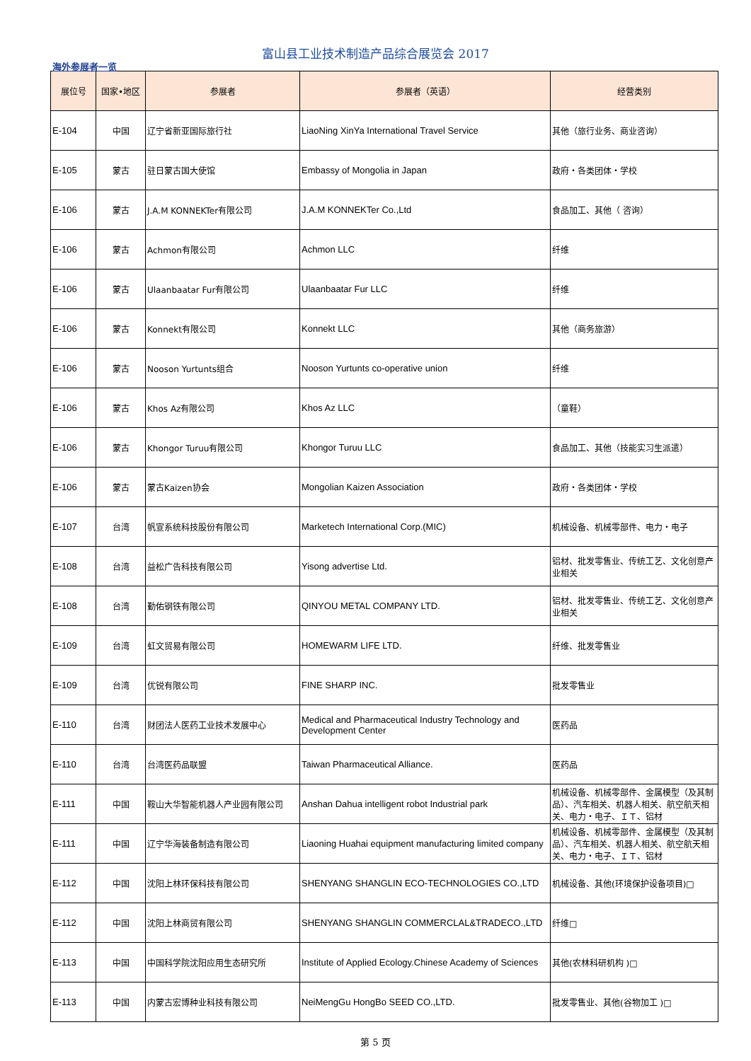富山县工业技术制造产品综合展览会 2017
海外参展者一览
| 展位号 | 国家•地区 | 参展者 | 参展者（英语） | 经营类别 |
| --- | --- | --- | --- | --- |
| E-104 | 中国 | 辽宁省新亚国际旅行社 | LiaoNing XinYa International Travel Service | 其他（旅行业务、商业咨询） |
| E-105 | 蒙古 | 驻日蒙古国大使馆 | Embassy of Mongolia in Japan | 政府・各类团体・学校 |
| E-106 | 蒙古 | J.A.M KONNEKTer有限公司 | J.A.M KONNEKTer Co.,Ltd | 食品加工、其他（ 咨询） |
| E-106 | 蒙古 | Achmon有限公司 | Achmon LLC | 纤维 |
| E-106 | 蒙古 | Ulaanbaatar Fur有限公司 | Ulaanbaatar Fur LLC | 纤维 |
| E-106 | 蒙古 | Konnekt有限公司 | Konnekt LLC | 其他（商务旅游） |
| E-106 | 蒙古 | Nooson Yurtunts组合 | Nooson Yurtunts co-operative union | 纤维 |
| E-106 | 蒙古 | Khos Az有限公司 | Khos Az LLC | （童鞋） |
| E-106 | 蒙古 | Khongor Turuu有限公司 | Khongor Turuu LLC | 食品加工、其他（技能实习生派遣） |
| E-106 | 蒙古 | 蒙古Kaizen协会 | Mongolian Kaizen Association | 政府・各类团体・学校 |
| E-107 | 台湾 | 帆宣系统科技股份有限公司 | Marketech International Corp.(MIC) | 机械设备、机械零部件、电力・电子 |
| E-108 | 台湾 | 益松广告科技有限公司 | Yisong advertise Ltd. | 铝材、批发零售业、传统工艺、文化创意产业相关 |
| E-108 | 台湾 | 勤佑钢铁有限公司 | QINYOU METAL COMPANY LTD. | 铝材、批发零售业、传统工艺、文化创意产业相关 |
| E-109 | 台湾 | 虹文贸易有限公司 | HOMEWARM LIFE LTD. | 纤维、批发零售业 |
| E-109 | 台湾 | 优锐有限公司 | FINE SHARP INC. | 批发零售业 |
| E-110 | 台湾 | 财团法人医药工业技术发展中心 | Medical and Pharmaceutical Industry Technology and Development Center | 医药品 |
| E-110 | 台湾 | 台湾医药品联盟 | Taiwan Pharmaceutical Alliance. | 医药品 |
| E-111 | 中国 | 鞍山大华智能机器人产业园有限公司 | Anshan Dahua intelligent robot Industrial park | 机械设备、机械零部件、金属模型（及其制品）、汽车相关、机器人相关、航空航天相关、电力・电子、ＩＴ、铝材 |
| E-111 | 中国 | 辽宁华海装备制造有限公司 | Liaoning Huahai equipment manufacturing limited company | 机械设备、机械零部件、金属模型（及其制品）、汽车相关、机器人相关、航空航天相关、电力・电子、ＩＴ、铝材 |
| E-112 | 中国 | 沈阳上林环保科技有限公司 | SHENYANG SHANGLIN ECO-TECHNOLOGIES CO.,LTD | 机械设备、其他(环境保护设备项目)□ |
| E-112 | 中国 | 沈阳上林商贸有限公司 | SHENYANG SHANGLIN COMMERCLAL&TRADECO.,LTD | 纤维□ |
| E-113 | 中国 | 中国科学院沈阳应用生态研究所 | Institute of Applied Ecology.Chinese Academy of Sciences | 其他(农林科研机构 )□ |
| E-113 | 中国 | 内蒙古宏博种业科技有限公司 | NeiMengGu HongBo SEED CO.,LTD. | 批发零售业、其他(谷物加工 )□ |
第 5 页